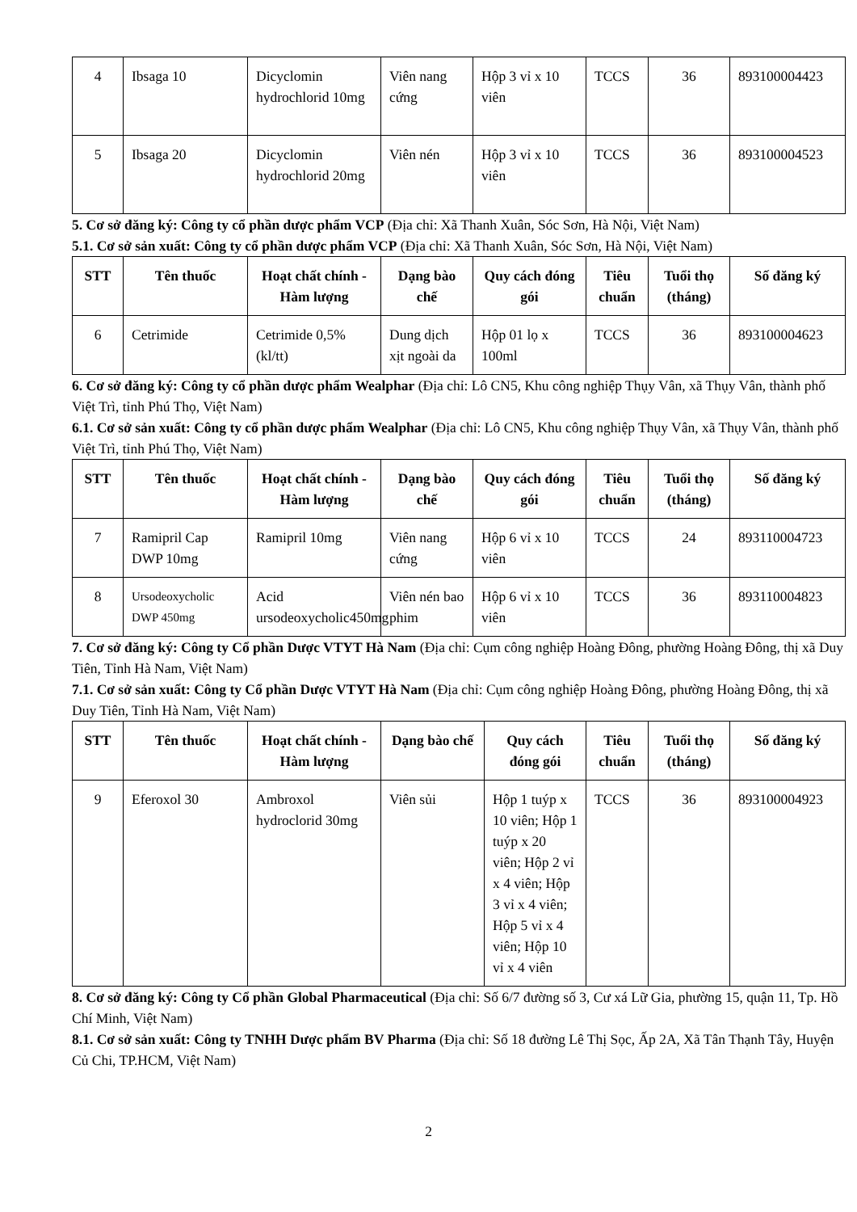| 4 | Ibsaga 10 | Dicyclomin hydrochlorid 10mg | Viên nang cứng | Hộp 3 vỉ x 10 viên | TCCS | 36 | 893100004423 |
| 5 | Ibsaga 20 | Dicyclomin hydrochlorid 20mg | Viên nén | Hộp 3 vỉ x 10 viên | TCCS | 36 | 893100004523 |
5. Cơ sở đăng ký: Công ty cổ phần dược phẩm VCP (Địa chỉ: Xã Thanh Xuân, Sóc Sơn, Hà Nội, Việt Nam)
5.1. Cơ sở sản xuất: Công ty cổ phần dược phẩm VCP (Địa chỉ: Xã Thanh Xuân, Sóc Sơn, Hà Nội, Việt Nam)
| STT | Tên thuốc | Hoạt chất chính - Hàm lượng | Dạng bào chế | Quy cách đóng gói | Tiêu chuẩn | Tuổi thọ (tháng) | Số đăng ký |
| --- | --- | --- | --- | --- | --- | --- | --- |
| 6 | Cetrimide | Cetrimide 0,5% (kl/tt) | Dung dịch xịt ngoài da | Hộp 01 lọ x 100ml | TCCS | 36 | 893100004623 |
6. Cơ sở đăng ký: Công ty cổ phần dược phẩm Wealphar (Địa chỉ: Lô CN5, Khu công nghiệp Thụy Vân, xã Thụy Vân, thành phố Việt Trì, tỉnh Phú Thọ, Việt Nam)
6.1. Cơ sở sản xuất: Công ty cổ phần dược phẩm Wealphar (Địa chỉ: Lô CN5, Khu công nghiệp Thụy Vân, xã Thụy Vân, thành phố Việt Trì, tỉnh Phú Thọ, Việt Nam)
| STT | Tên thuốc | Hoạt chất chính - Hàm lượng | Dạng bào chế | Quy cách đóng gói | Tiêu chuẩn | Tuổi thọ (tháng) | Số đăng ký |
| --- | --- | --- | --- | --- | --- | --- | --- |
| 7 | Ramipril Cap DWP 10mg | Ramipril 10mg | Viên nang cứng | Hộp 6 vỉ x 10 viên | TCCS | 24 | 893110004723 |
| 8 | Ursodeoxycholic DWP 450mg | Acid ursodeoxycholic450mg | Viên nén bao phim | Hộp 6 vỉ x 10 viên | TCCS | 36 | 893110004823 |
7. Cơ sở đăng ký: Công ty Cổ phần Dược VTYT Hà Nam (Địa chỉ: Cụm công nghiệp Hoàng Đông, phường Hoàng Đông, thị xã Duy Tiên, Tỉnh Hà Nam, Việt Nam)
7.1. Cơ sở sản xuất: Công ty Cổ phần Dược VTYT Hà Nam (Địa chỉ: Cụm công nghiệp Hoàng Đông, phường Hoàng Đông, thị xã Duy Tiên, Tỉnh Hà Nam, Việt Nam)
| STT | Tên thuốc | Hoạt chất chính - Hàm lượng | Dạng bào chế | Quy cách đóng gói | Tiêu chuẩn | Tuổi thọ (tháng) | Số đăng ký |
| --- | --- | --- | --- | --- | --- | --- | --- |
| 9 | Eferoxol 30 | Ambroxol hydroclorid 30mg | Viên sủi | Hộp 1 tuýp x 10 viên; Hộp 1 tuýp x 20 viên; Hộp 2 vỉ x 4 viên; Hộp 3 vỉ x 4 viên; Hộp 5 vỉ x 4 viên; Hộp 10 vỉ x 4 viên | TCCS | 36 | 893100004923 |
8. Cơ sở đăng ký: Công ty Cổ phần Global Pharmaceutical (Địa chỉ: Số 6/7 đường số 3, Cư xá Lữ Gia, phường 15, quận 11, Tp. Hồ Chí Minh, Việt Nam)
8.1. Cơ sở sản xuất: Công ty TNHH Dược phẩm BV Pharma (Địa chỉ: Số 18 đường Lê Thị Sọc, Ấp 2A, Xã Tân Thạnh Tây, Huyện Củ Chi, TP.HCM, Việt Nam)
2